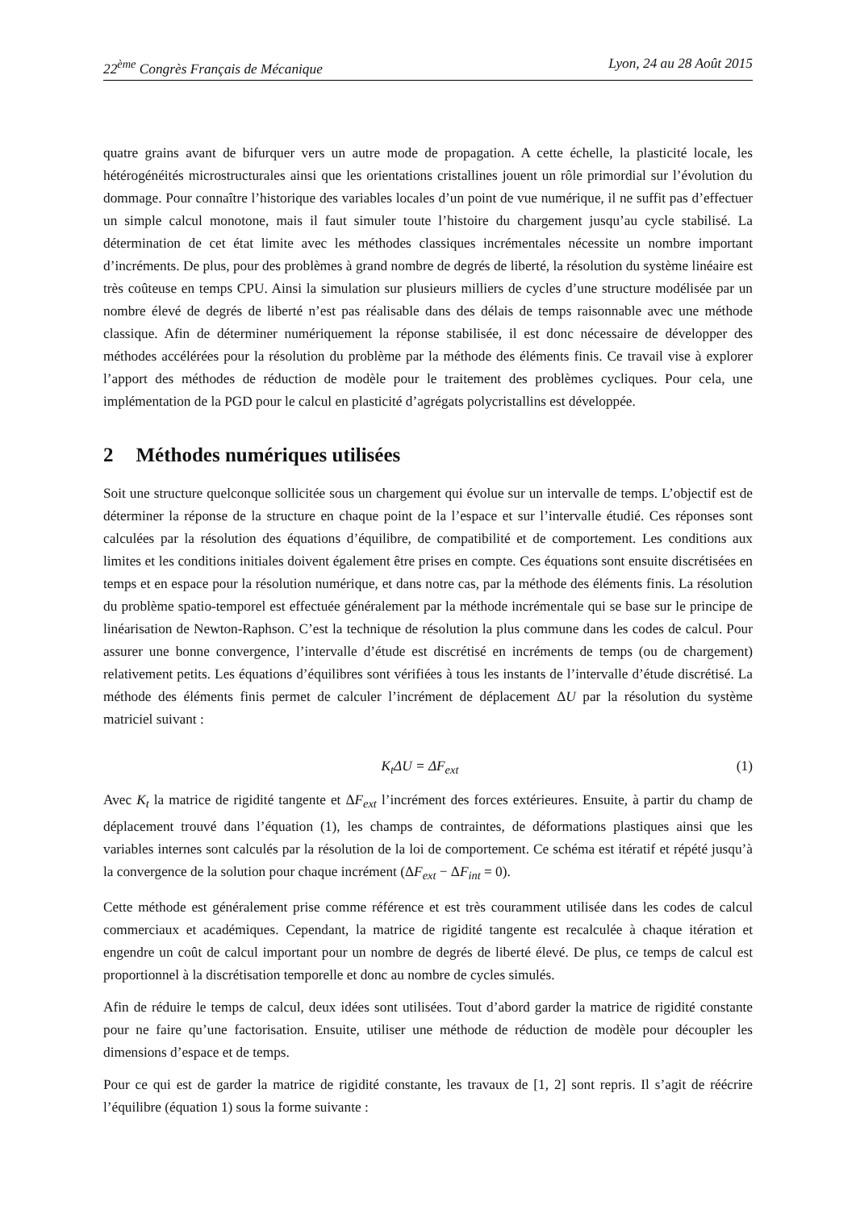22<sup>ème</sup> Congrès Français de Mécanique Lyon, 24 au 28 Août 2015
quatre grains avant de bifurquer vers un autre mode de propagation. A cette échelle, la plasticité locale, les hétérogénéités microstructurales ainsi que les orientations cristallines jouent un rôle primordial sur l’évolution du dommage. Pour connaître l’historique des variables locales d’un point de vue numérique, il ne suffit pas d’effectuer un simple calcul monotone, mais il faut simuler toute l’histoire du chargement jusqu’au cycle stabilisé. La détermination de cet état limite avec les méthodes classiques incrémentales nécessite un nombre important d’incréments. De plus, pour des problèmes à grand nombre de degrés de liberté, la résolution du système linéaire est très coûteuse en temps CPU. Ainsi la simulation sur plusieurs milliers de cycles d’une structure modélisée par un nombre élevé de degrés de liberté n’est pas réalisable dans des délais de temps raisonnable avec une méthode classique. Afin de déterminer numériquement la réponse stabilisée, il est donc nécessaire de développer des méthodes accélérées pour la résolution du problème par la méthode des éléments finis. Ce travail vise à explorer l’apport des méthodes de réduction de modèle pour le traitement des problèmes cycliques. Pour cela, une implémentation de la PGD pour le calcul en plasticité d’agrégats polycristallins est développée.
2 Méthodes numériques utilisées
Soit une structure quelconque sollicitée sous un chargement qui évolue sur un intervalle de temps. L’objectif est de déterminer la réponse de la structure en chaque point de la l’espace et sur l’intervalle étudié. Ces réponses sont calculées par la résolution des équations d’équilibre, de compatibilité et de comportement. Les conditions aux limites et les conditions initiales doivent également être prises en compte. Ces équations sont ensuite discrétisées en temps et en espace pour la résolution numérique, et dans notre cas, par la méthode des éléments finis. La résolution du problème spatio-temporel est effectuée généralement par la méthode incrémentale qui se base sur le principe de linéarisation de Newton-Raphson. C’est la technique de résolution la plus commune dans les codes de calcul. Pour assurer une bonne convergence, l’intervalle d’étude est discrétisé en incréments de temps (ou de chargement) relativement petits. Les équations d’équilibres sont vérifiées à tous les instants de l’intervalle d’étude discrétisé. La méthode des éléments finis permet de calculer l’incrément de déplacement ΔU par la résolution du système matriciel suivant :
K<sub>t</sub>ΔU = ΔF<sub>ext</sub> (1)
Avec K<sub>t</sub> la matrice de rigidité tangente et ΔF<sub>ext</sub> l’incrément des forces extérieures. Ensuite, à partir du champ de déplacement trouvé dans l’équation (1), les champs de contraintes, de déformations plastiques ainsi que les variables internes sont calculés par la résolution de la loi de comportement. Ce schéma est itératif et répété jusqu’à la convergence de la solution pour chaque incrément (ΔF<sub>ext</sub> − ΔF<sub>int</sub> = 0).
Cette méthode est généralement prise comme référence et est très couramment utilisée dans les codes de calcul commerciaux et académiques. Cependant, la matrice de rigidité tangente est recalculée à chaque itération et engendre un coût de calcul important pour un nombre de degrés de liberté élevé. De plus, ce temps de calcul est proportionnel à la discrétisation temporelle et donc au nombre de cycles simulés.
Afin de réduire le temps de calcul, deux idées sont utilisées. Tout d’abord garder la matrice de rigidité constante pour ne faire qu’une factorisation. Ensuite, utiliser une méthode de réduction de modèle pour découpler les dimensions d’espace et de temps.
Pour ce qui est de garder la matrice de rigidité constante, les travaux de [1, 2] sont repris. Il s’agit de réécrire l’équilibre (équation 1) sous la forme suivante :